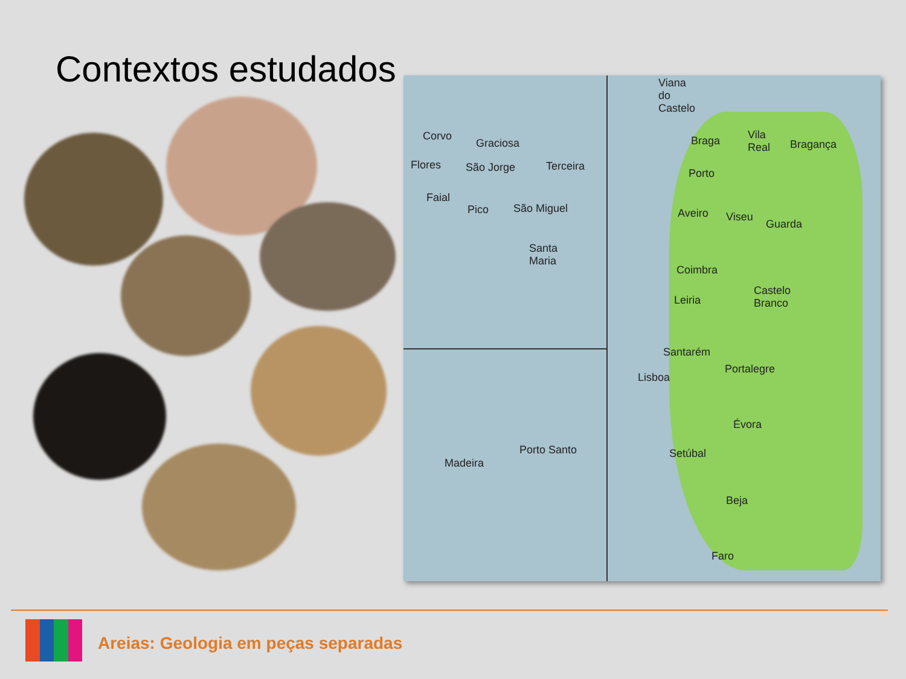Contextos estudados
Corvo
Graciosa
Flores São Jorge Terceira
Faial
Pico São Miguel
Santa
Maria
Porto Santo
Madeira
Viana
do
Castelo
Braga
Vila
Real
Bragança
Porto
Aveiro Viseu
Guarda
Coimbra
Leiria
Castelo
Branco
Santarém
Portalegre
Lisboa
Évora
Setúbal
Beja
Faro
Areias: Geologia em peças separadas